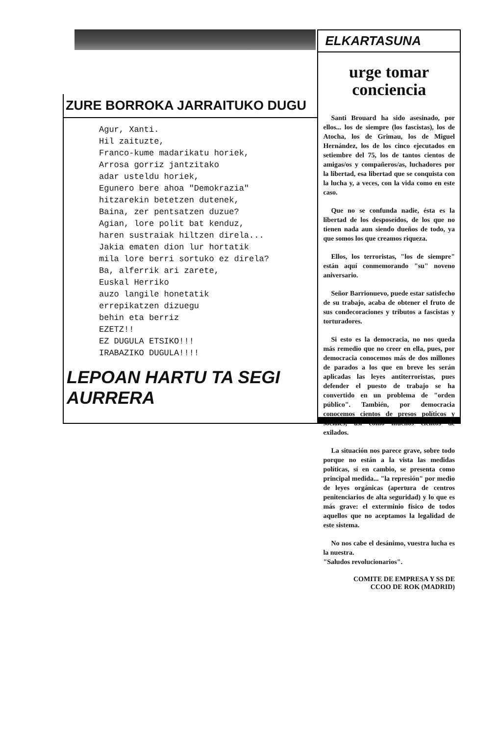ZURE BORROKA JARRAITUKO DUGU
Agur, Xanti. Hil zaituzte, Franco-kume madarikatu horiek, Arrosa gorriz jantzitako adar usteldu horiek, Egunero bere ahoa "Demokrazia" hitzarekin betetzen dutenek, Baina, zer pentsatzen duzue? Agian, lore polit bat kenduz, haren sustraiak hiltzen direla... Jakia ematen dion lur hortatik mila lore berri sortuko ez direla? Ba, alferrik ari zarete, Euskal Herriko auzo langile honetatik errepikatzen dizuegu behin eta berriz EZETZ!! EZ DUGULA ETSIKO!!! IRABAZIKO DUGULA!!!!
LEPOAN HARTU TA SEGI AURRERA
ELKARTASUNA
urge tomar
conciencia
Santi Brouard ha sido asesinado, por ellos... los de siempre (los fascistas), los de Atocha, los de Grimau, los de Miguel Hernández, los de los cinco ejecutados en setiembre del 75, los de tantos cientos de amigas/os y compañeros/as, luchadores por la libertad, esa libertad que se conquista con la lucha y, a veces, con la vida como en este caso.
Que no se confunda nadie, ésta es la libertad de los desposeídos, de los que no tienen nada aun siendo dueños de todo, ya que somos los que creamos riqueza.
Ellos, los terroristas, "los de siempre" están aquí conmemorando "su" noveno aniversario.
Señor Barrionuevo, puede estar satisfecho de su trabajo, acaba de obtener el fruto de sus condecoraciones y tributos a fascistas y torturadores.
Si esto es la democracia, no nos queda más remedio que no creer en ella, pues, por democracia conocemos más de dos millones de parados a los que en breve les serán aplicadas las leyes antiterroristas, pues defender el puesto de trabajo se ha convertido en un problema de "orden público". También, por democracia conocemos cientos de presos políticos y sociales, así como muchos cientos de exilados.
La situación nos parece grave, sobre todo porque no están a la vista las medidas políticas, sí en cambio, se presenta como principal medida... "la represión" por medio de leyes orgánicas (apertura de centros penitenciarios de alta seguridad) y lo que es más grave: el exterminio físico de todos aquellos que no aceptamos la legalidad de este sistema.
No nos cabe el desánimo, vuestra lucha es la nuestra.
"Saludos revolucionarios".
COMITE DE EMPRESA Y SS DE
CCOO DE ROK (MADRID)